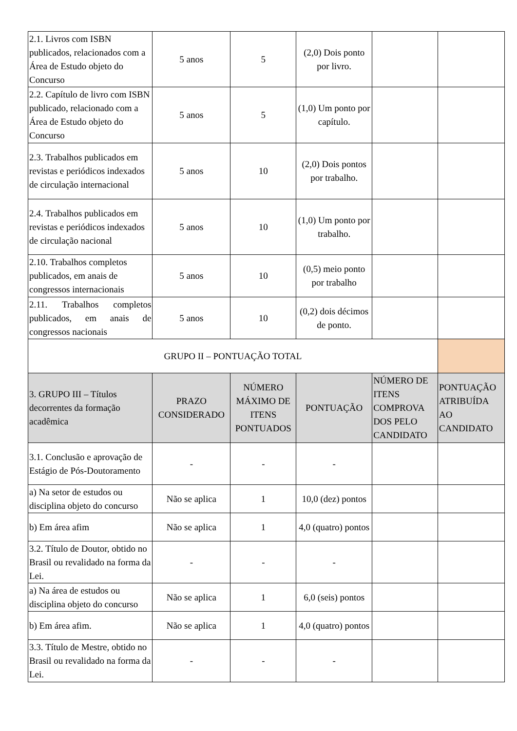| 2.1. Livros com ISBN publicados, relacionados com a Área de Estudo objeto do Concurso | 5 anos | 5 | (2,0) Dois ponto por livro. | | |
| 2.2. Capítulo de livro com ISBN publicado, relacionado com a Área de Estudo objeto do Concurso | 5 anos | 5 | (1,0) Um ponto por capítulo. | | |
| 2.3. Trabalhos publicados em revistas e periódicos indexados de circulação internacional | 5 anos | 10 | (2,0) Dois pontos por trabalho. | | |
| 2.4. Trabalhos publicados em revistas e periódicos indexados de circulação nacional | 5 anos | 10 | (1,0) Um ponto por trabalho. | | |
| 2.10. Trabalhos completos publicados, em anais de congressos internacionais | 5 anos | 10 | (0,5) meio ponto por trabalho | | |
| 2.11. Trabalhos completos publicados, em anais de congressos nacionais | 5 anos | 10 | (0,2) dois décimos de ponto. | | |
| GRUPO II – PONTUAÇÃO TOTAL | | | | | |
| 3. GRUPO III – Títulos decorrentes da formação acadêmica | PRAZO CONSIDERADO | NÚMERO MÁXIMO DE ITENS PONTUADOS | PONTUAÇÃO | NÚMERO DE ITENS COMPROVA DOS PELO CANDIDATO | PONTUAÇÃO ATRIBUÍDA AO CANDIDATO |
| 3.1. Conclusão e aprovação de Estágio de Pós-Doutoramento | - | - | - | | |
| a) Na setor de estudos ou disciplina objeto do concurso | Não se aplica | 1 | 10,0 (dez) pontos | | |
| b) Em área afim | Não se aplica | 1 | 4,0 (quatro) pontos | | |
| 3.2. Título de Doutor, obtido no Brasil ou revalidado na forma da Lei. | - | - | - | | |
| a) Na área de estudos ou disciplina objeto do concurso | Não se aplica | 1 | 6,0 (seis) pontos | | |
| b) Em área afim. | Não se aplica | 1 | 4,0 (quatro) pontos | | |
| 3.3. Título de Mestre, obtido no Brasil ou revalidado na forma da Lei. | - | - | - | | |